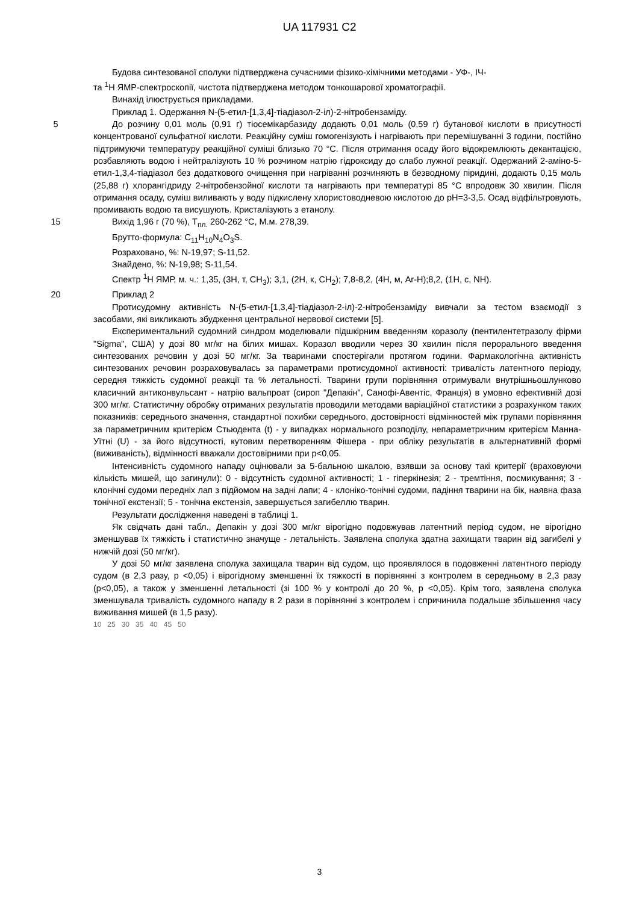UA 117931 C2
Будова синтезованої сполуки підтверджена сучасними фізико-хімічними методами - УФ-, ІЧ-
та <sup>1</sup>Н ЯМР-спектроскопії, чистота підтверджена методом тонкошарової хроматографії.
Винахід ілюструється прикладами.
Приклад 1. Одержання N-(5-етил-[1,3,4]-тіадіазол-2-іл)-2-нітробензаміду.
5 До розчину 0,01 моль (0,91 г) тіосемікарбазиду додають 0,01 моль (0,59 г) бутанової кислоти в присутності концентрованої сульфатної кислоти. Реакційну суміш гомогенізують і нагрівають при перемішуванні 3 години, постійно підтримуючи температуру реакційної суміші близько 70 °С. Після отримання осаду його відокремлюють декантацією, розбавляють водою і нейтралізують 10 % розчином натрію гідроксиду до слабо лужної реакції. Одержаний 2-аміно-5-етил-1,3,4-тіадіазол без додаткового очищення при нагріванні розчиняють в безводному піридині, додають 0,15 моль (25,88 г) хлорангідриду 2-нітробензойної кислоти та нагрівають при температурі 85 °С впродовж 30 хвилин. Після отримання осаду, суміш виливають у воду підкислену хлористоводневою кислотою до pH=3-3,5. Осад відфільтровують, промивають водою та висушують. Кристалізують з етанолу.
15 Вихід 1,96 г (70 %), Т<sub>пл.</sub> 260-262 °С, М.м. 278,39.
Брутто-формула: C<sub>11</sub>H<sub>10</sub>N<sub>4</sub>O<sub>3</sub>S.
Розраховано, %: N-19,97; S-11,52.
Знайдено, %: N-19,98; S-11,54.
Спектр <sup>1</sup>Н ЯМР, м. ч.: 1,35, (3Н, т, СН<sub>3</sub>); 3,1, (2Н, к, СН<sub>2</sub>); 7,8-8,2, (4Н, м, Ar-H);8,2, (1Н, с, NH).
20 Приклад 2
Протисудомну активність N-(5-етил-[1,3,4]-тіадіазол-2-іл)-2-нітробензаміду вивчали за тестом взаємодії з засобами, які викликають збудження центральної нервової системи [5].
Експериментальний судомний синдром моделювали підшкірним введенням коразолу (пентилентетразолу фірми "Sigma", США) у дозі 80 мг/кг на білих мишах. Коразол вводили через 30 хвилин після перорального введення синтезованих речовин у дозі 50 мг/кг. За тваринами спостерігали протягом години. Фармакологічна активність синтезованих речовин розраховувалась за параметрами протисудомної активності: тривалість латентного періоду, середня тяжкість судомної реакції та % летальності. Тварини групи порівняння отримували внутрішньошлунково класичний антиконвульсант - натрію вальпроат (сироп "Депакін", Санофі-Авентіс, Франція) в умовно ефективній дозі 300 мг/кг. Статистичну обробку отриманих результатів проводили методами варіаційної статистики з розрахунком таких показників: середнього значення, стандартної похибки середнього, достовірності відмінностей між групами порівняння за параметричним критерієм Стьюдента (t) - у випадках нормального розподілу, непараметричним критерієм Манна-Уїтні (U) - за його відсутності, кутовим перетворенням Фішера - при обліку результатів в альтернативній формі (виживаність), відмінності вважали достовірними при p<0,05.
Інтенсивність судомного нападу оцінювали за 5-бальною шкалою, взявши за основу такі критерії (враховуючи кількість мишей, що загинули): 0 - відсутність судомної активності; 1 - гіперкінезія; 2 - тремтіння, посмикування; 3 - клонічні судоми передніх лап з підйомом на задні лапи; 4 - клоніко-тонічні судоми, падіння тварини на бік, наявна фаза тонічної екстензії; 5 - тонічна екстензія, завершується загибеллю тварин.
Результати дослідження наведені в таблиці 1.
Як свідчать дані табл., Депакін у дозі 300 мг/кг вірогідно подовжував латентний період судом, не вірогідно зменшував їх тяжкість і статистично значуще - летальність. Заявлена сполука здатна захищати тварин від загибелі у нижчій дозі (50 мг/кг).
У дозі 50 мг/кг заявлена сполука захищала тварин від судом, що проявлялося в подовженні латентного періоду судом (в 2,3 разу, p <0,05) і вірогідному зменшенні їх тяжкості в порівнянні з контролем в середньому в 2,3 разу (p<0,05), а також у зменшенні летальності (зі 100 % у контролі до 20 %, p <0,05). Крім того, заявлена сполука зменшувала тривалість судомного нападу в 2 рази в порівнянні з контролем і спричинила подальше збільшення часу виживання мишей (в 1,5 разу).
10 25 30 35 40 45 50
3